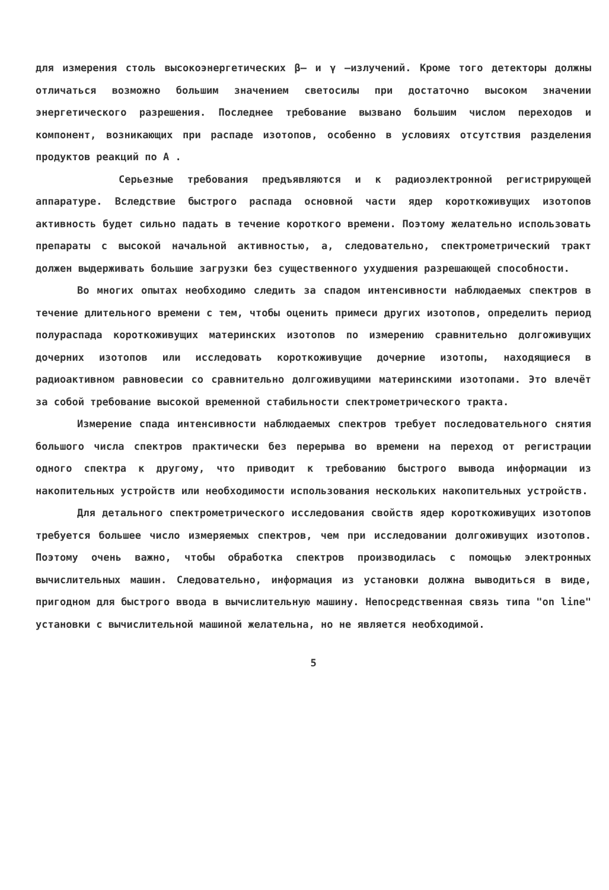для измерения столь высокоэнергетических β– и γ –излучений. Кроме того детекторы должны отличаться возможно большим значением светосилы при достаточно высоком значении энергетического разрешения. Последнее требование вызвано большим числом переходов и компонент, возникающих при распаде изотопов, особенно в условиях отсутствия разделения продуктов реакций по А .
Серьезные требования предъявляются и к радиоэлектронной регистрирующей аппаратуре. Вследствие быстрого распада основной части ядер короткоживущих изотопов активность будет сильно падать в течение короткого времени. Поэтому желательно использовать препараты с высокой начальной активностью, а, следовательно, спектрометрический тракт должен выдерживать большие загрузки без существенного ухудшения разрешающей способности.
Во многих опытах необходимо следить за спадом интенсивности наблюдаемых спектров в течение длительного времени с тем, чтобы оценить примеси других изотопов, определить период полураспада короткоживущих материнских изотопов по измерению сравнительно долгоживущих дочерних изотопов или исследовать короткоживущие дочерние изотопы, находящиеся в радиоактивном равновесии со сравнительно долгоживущими материнскими изотопами. Это влечёт за собой требование высокой временной стабильности спектрометрического тракта.
Измерение спада интенсивности наблюдаемых спектров требует последовательного снятия большого числа спектров практически без перерыва во времени на переход от регистрации одного спектра к другому, что приводит к требованию быстрого вывода информации из накопительных устройств или необходимости использования нескольких накопительных устройств.
Для детального спектрометрического исследования свойств ядер короткоживущих изотопов требуется большее число измеряемых спектров, чем при исследовании долгоживущих изотопов. Поэтому очень важно, чтобы обработка спектров производилась с помощью электронных вычислительных машин. Следовательно, информация из установки должна выводиться в виде, пригодном для быстрого ввода в вычислительную машину. Непосредственная связь типа "on line" установки с вычислительной машиной желательна, но не является необходимой.
5